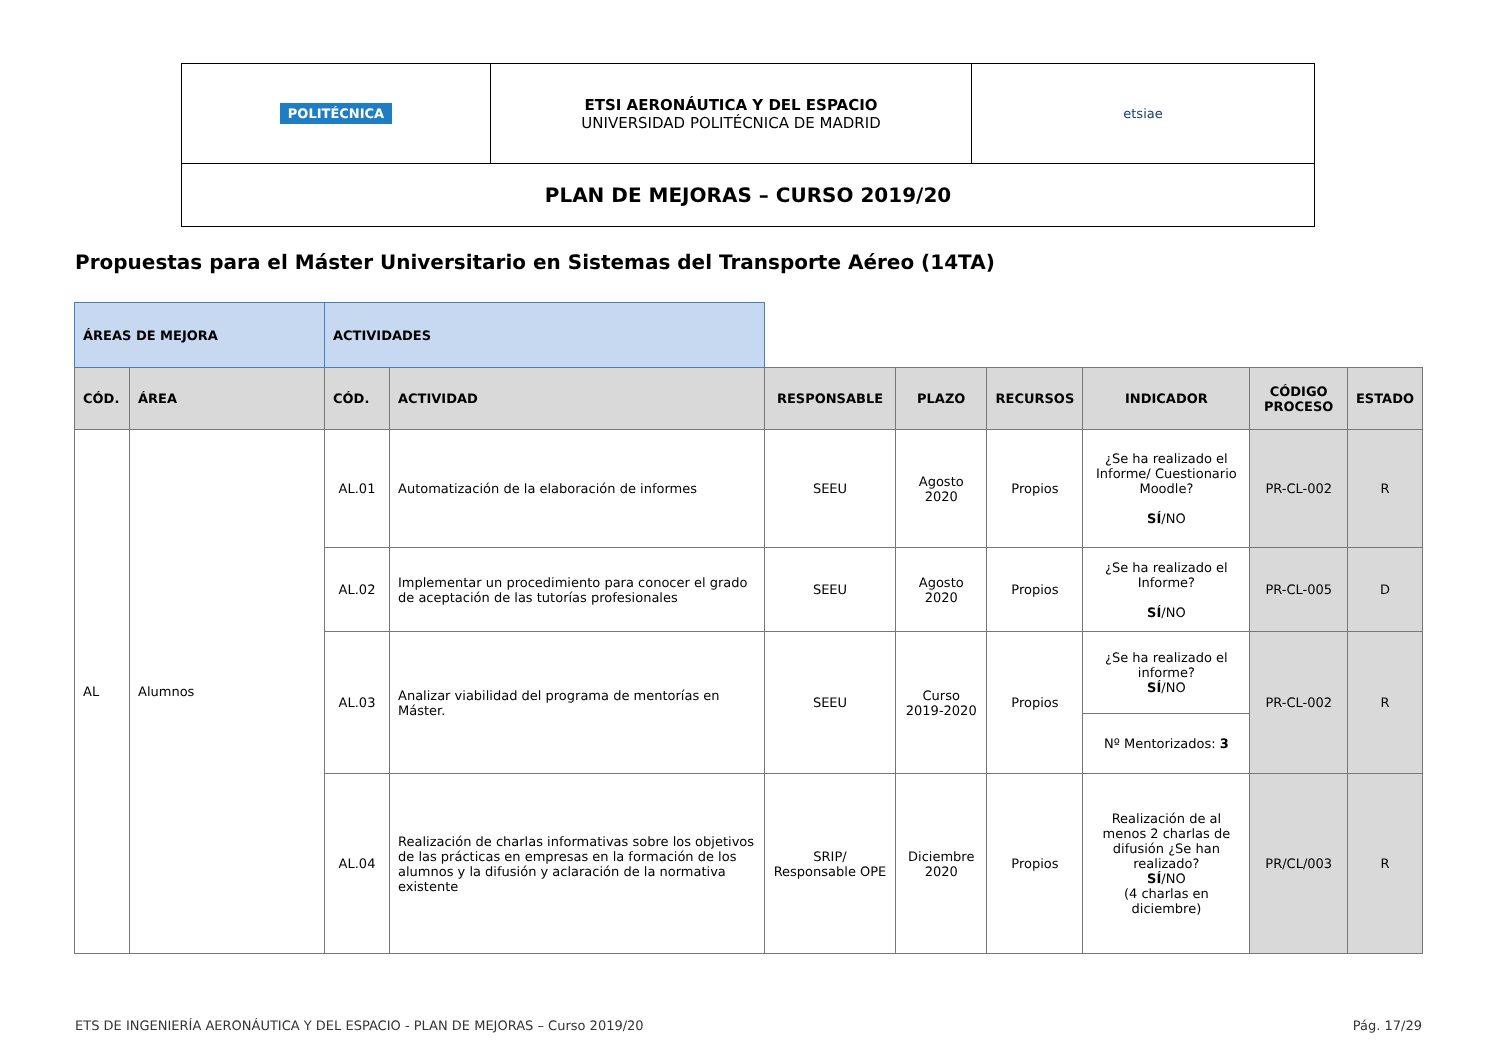| POLITÉCNICA | ETSI AERONÁUTICA Y DEL ESPACIO UNIVERSIDAD POLITÉCNICA DE MADRID | etsiae |
| PLAN DE MEJORAS – CURSO 2019/20 | | |
Propuestas para el Máster Universitario en Sistemas del Transporte Aéreo (14TA)
| ÁREAS DE MEJORA | | ACTIVIDADES | | | | | | | |
| CÓD. | ÁREA | CÓD. | ACTIVIDAD | RESPONSABLE | PLAZO | RECURSOS | INDICADOR | CÓDIGO PROCESO | ESTADO |
| AL | Alumnos | AL.01 | Automatización de la elaboración de informes | SEEU | Agosto 2020 | Propios | ¿Se ha realizado el Informe/ Cuestionario Moodle? SÍ /NO | PR-CL-002 | R |
| | | AL.02 | Implementar un procedimiento para conocer el grado de aceptación de las tutorías profesionales | SEEU | Agosto 2020 | Propios | ¿Se ha realizado el Informe? SÍ /NO | PR-CL-005 | D |
| | | AL.03 | Analizar viabilidad del programa de mentorías en Máster. | SEEU | Curso 2019-2020 | Propios | ¿Se ha realizado el informe? SÍ /NO | PR-CL-002 | R |
| | | | | | | | Nº Mentorizados: 3 | | |
| | | AL.04 | Realización de charlas informativas sobre los objetivos de las prácticas en empresas en la formación de los alumnos y la difusión y aclaración de la normativa existente | SRIP/ Responsable OPE | Diciembre 2020 | Propios | Realización de al menos 2 charlas de difusión ¿Se han realizado? SÍ /NO (4 charlas en diciembre) | PR/CL/003 | R |
ETS DE INGENIERÍA AERONÁUTICA Y DEL ESPACIO - PLAN DE MEJORAS – Curso 2019/20 Pág. 17/29